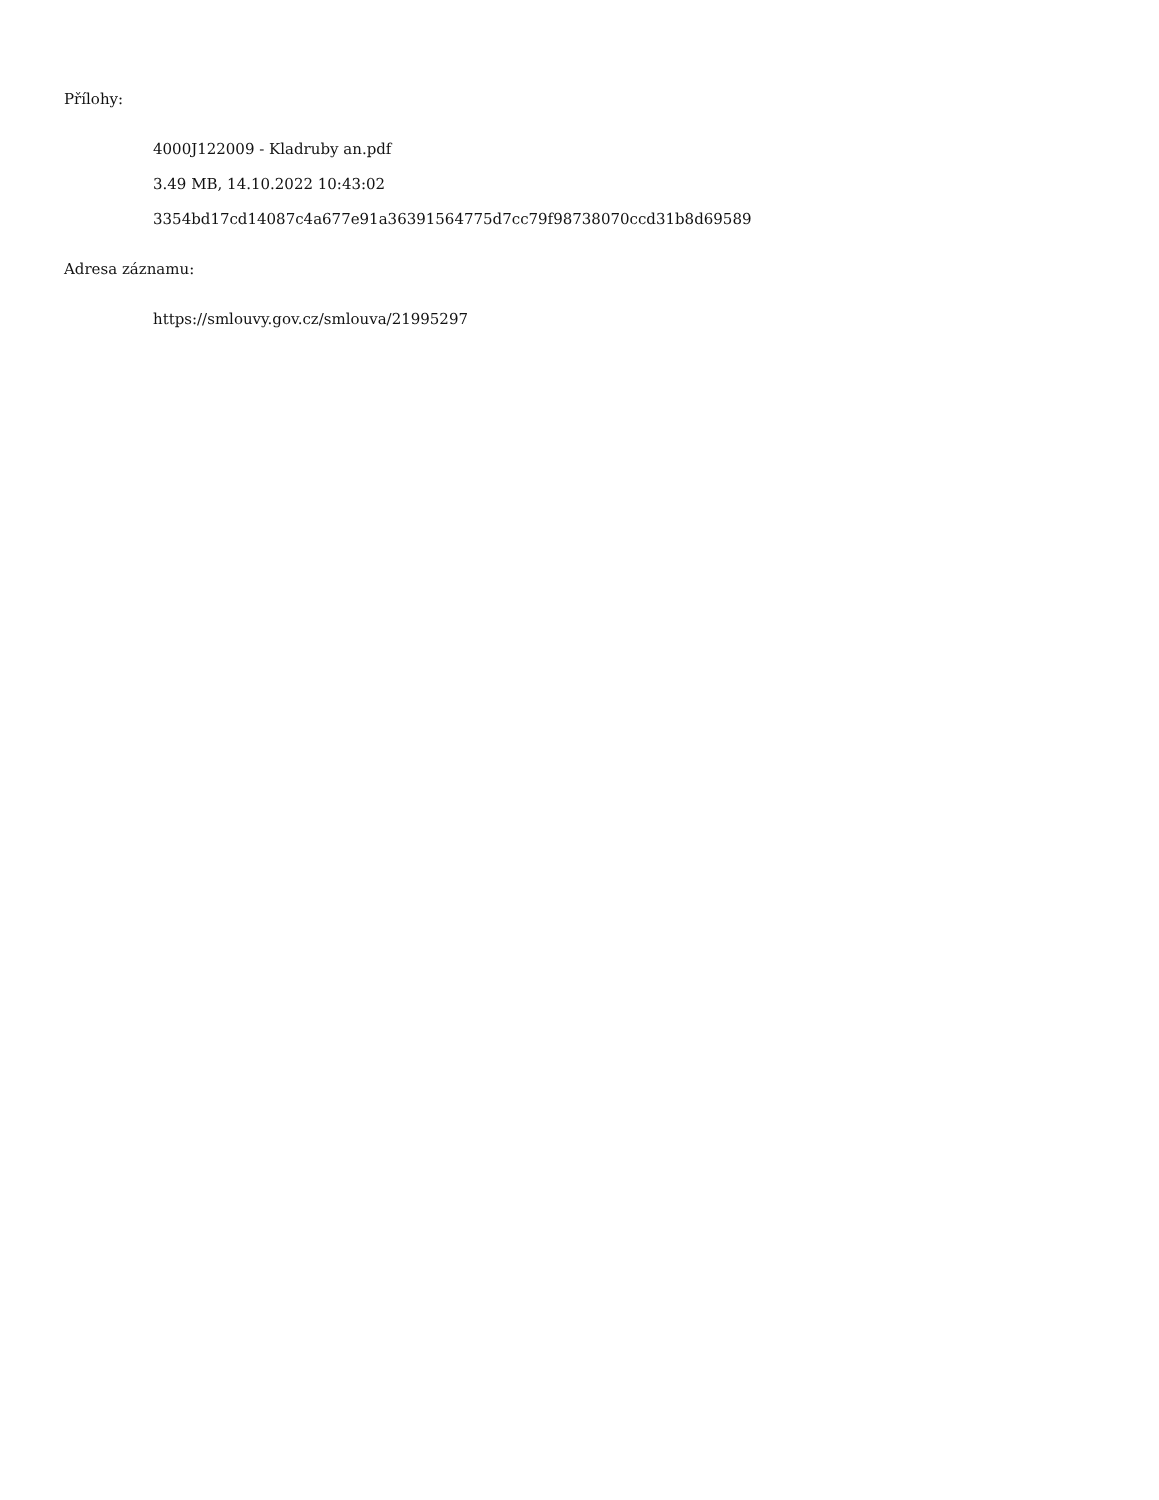Přílohy:
4000J122009 - Kladruby an.pdf
3.49 MB, 14.10.2022 10:43:02
3354bd17cd14087c4a677e91a36391564775d7cc79f98738070ccd31b8d69589
Adresa záznamu:
https://smlouvy.gov.cz/smlouva/21995297